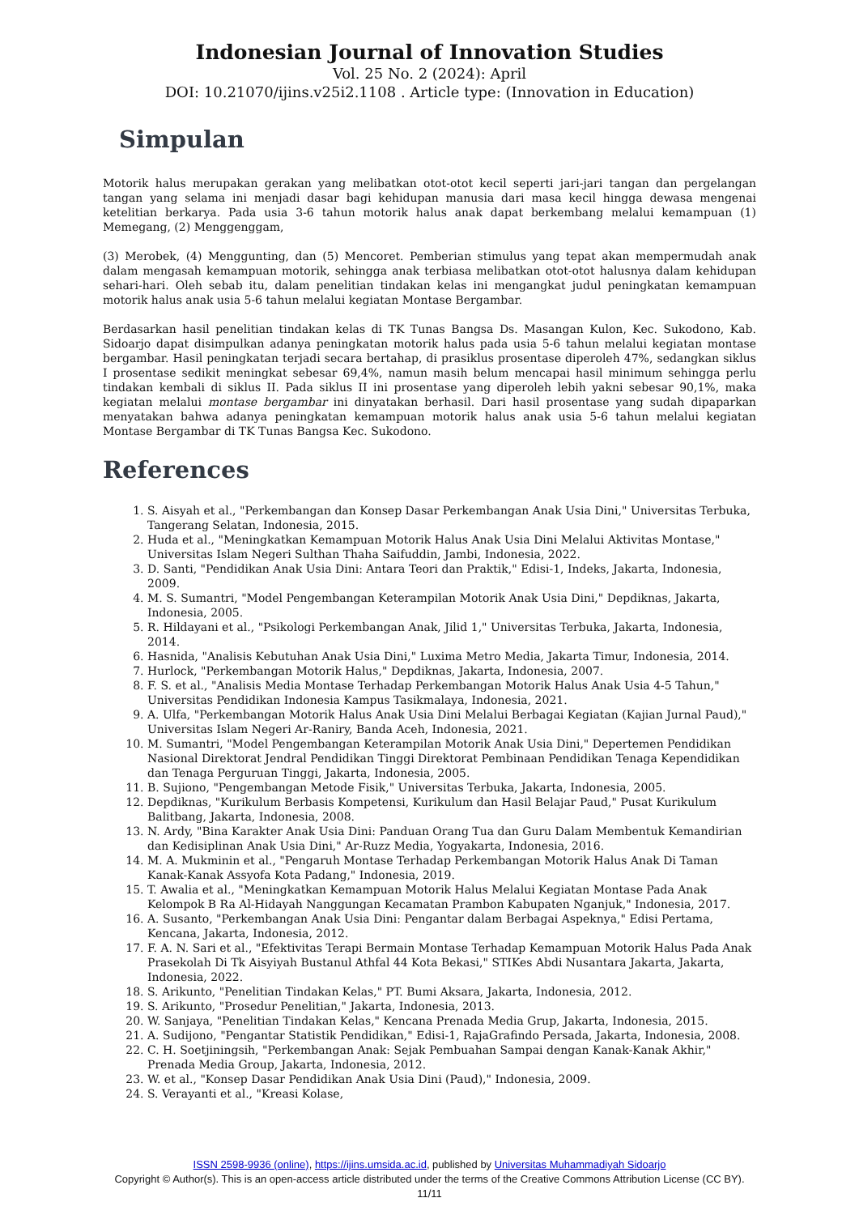Indonesian Journal of Innovation Studies
Vol. 25 No. 2 (2024): April
DOI: 10.21070/ijins.v25i2.1108 . Article type: (Innovation in Education)
Simpulan
Motorik halus merupakan gerakan yang melibatkan otot-otot kecil seperti jari-jari tangan dan pergelangan tangan yang selama ini menjadi dasar bagi kehidupan manusia dari masa kecil hingga dewasa mengenai ketelitian berkarya. Pada usia 3-6 tahun motorik halus anak dapat berkembang melalui kemampuan (1) Memegang, (2) Menggenggam,
(3) Merobek, (4) Menggunting, dan (5) Mencoret. Pemberian stimulus yang tepat akan mempermudah anak dalam mengasah kemampuan motorik, sehingga anak terbiasa melibatkan otot-otot halusnya dalam kehidupan sehari-hari. Oleh sebab itu, dalam penelitian tindakan kelas ini mengangkat judul peningkatan kemampuan motorik halus anak usia 5-6 tahun melalui kegiatan Montase Bergambar.
Berdasarkan hasil penelitian tindakan kelas di TK Tunas Bangsa Ds. Masangan Kulon, Kec. Sukodono, Kab. Sidoarjo dapat disimpulkan adanya peningkatan motorik halus pada usia 5-6 tahun melalui kegiatan montase bergambar. Hasil peningkatan terjadi secara bertahap, di prasiklus prosentase diperoleh 47%, sedangkan siklus I prosentase sedikit meningkat sebesar 69,4%, namun masih belum mencapai hasil minimum sehingga perlu tindakan kembali di siklus II. Pada siklus II ini prosentase yang diperoleh lebih yakni sebesar 90,1%, maka kegiatan melalui montase bergambar ini dinyatakan berhasil. Dari hasil prosentase yang sudah dipaparkan menyatakan bahwa adanya peningkatan kemampuan motorik halus anak usia 5-6 tahun melalui kegiatan Montase Bergambar di TK Tunas Bangsa Kec. Sukodono.
References
1. S. Aisyah et al., "Perkembangan dan Konsep Dasar Perkembangan Anak Usia Dini," Universitas Terbuka, Tangerang Selatan, Indonesia, 2015.
2. Huda et al., "Meningkatkan Kemampuan Motorik Halus Anak Usia Dini Melalui Aktivitas Montase," Universitas Islam Negeri Sulthan Thaha Saifuddin, Jambi, Indonesia, 2022.
3. D. Santi, "Pendidikan Anak Usia Dini: Antara Teori dan Praktik," Edisi-1, Indeks, Jakarta, Indonesia, 2009.
4. M. S. Sumantri, "Model Pengembangan Keterampilan Motorik Anak Usia Dini," Depdiknas, Jakarta, Indonesia, 2005.
5. R. Hildayani et al., "Psikologi Perkembangan Anak, Jilid 1," Universitas Terbuka, Jakarta, Indonesia, 2014.
6. Hasnida, "Analisis Kebutuhan Anak Usia Dini," Luxima Metro Media, Jakarta Timur, Indonesia, 2014.
7. Hurlock, "Perkembangan Motorik Halus," Depdiknas, Jakarta, Indonesia, 2007.
8. F. S. et al., "Analisis Media Montase Terhadap Perkembangan Motorik Halus Anak Usia 4-5 Tahun," Universitas Pendidikan Indonesia Kampus Tasikmalaya, Indonesia, 2021.
9. A. Ulfa, "Perkembangan Motorik Halus Anak Usia Dini Melalui Berbagai Kegiatan (Kajian Jurnal Paud)," Universitas Islam Negeri Ar-Raniry, Banda Aceh, Indonesia, 2021.
10. M. Sumantri, "Model Pengembangan Keterampilan Motorik Anak Usia Dini," Depertemen Pendidikan Nasional Direktorat Jendral Pendidikan Tinggi Direktorat Pembinaan Pendidikan Tenaga Kependidikan dan Tenaga Perguruan Tinggi, Jakarta, Indonesia, 2005.
11. B. Sujiono, "Pengembangan Metode Fisik," Universitas Terbuka, Jakarta, Indonesia, 2005.
12. Depdiknas, "Kurikulum Berbasis Kompetensi, Kurikulum dan Hasil Belajar Paud," Pusat Kurikulum Balitbang, Jakarta, Indonesia, 2008.
13. N. Ardy, "Bina Karakter Anak Usia Dini: Panduan Orang Tua dan Guru Dalam Membentuk Kemandirian dan Kedisiplinan Anak Usia Dini," Ar-Ruzz Media, Yogyakarta, Indonesia, 2016.
14. M. A. Mukminin et al., "Pengaruh Montase Terhadap Perkembangan Motorik Halus Anak Di Taman Kanak-Kanak Assyofa Kota Padang," Indonesia, 2019.
15. T. Awalia et al., "Meningkatkan Kemampuan Motorik Halus Melalui Kegiatan Montase Pada Anak Kelompok B Ra Al-Hidayah Nanggungan Kecamatan Prambon Kabupaten Nganjuk," Indonesia, 2017.
16. A. Susanto, "Perkembangan Anak Usia Dini: Pengantar dalam Berbagai Aspeknya," Edisi Pertama, Kencana, Jakarta, Indonesia, 2012.
17. F. A. N. Sari et al., "Efektivitas Terapi Bermain Montase Terhadap Kemampuan Motorik Halus Pada Anak Prasekolah Di Tk Aisyiyah Bustanul Athfal 44 Kota Bekasi," STIKes Abdi Nusantara Jakarta, Jakarta, Indonesia, 2022.
18. S. Arikunto, "Penelitian Tindakan Kelas," PT. Bumi Aksara, Jakarta, Indonesia, 2012.
19. S. Arikunto, "Prosedur Penelitian," Jakarta, Indonesia, 2013.
20. W. Sanjaya, "Penelitian Tindakan Kelas," Kencana Prenada Media Grup, Jakarta, Indonesia, 2015.
21. A. Sudijono, "Pengantar Statistik Pendidikan," Edisi-1, RajaGrafindo Persada, Jakarta, Indonesia, 2008.
22. C. H. Soetjiningsih, "Perkembangan Anak: Sejak Pembuahan Sampai dengan Kanak-Kanak Akhir," Prenada Media Group, Jakarta, Indonesia, 2012.
23. W. et al., "Konsep Dasar Pendidikan Anak Usia Dini (Paud)," Indonesia, 2009.
24. S. Verayanti et al., "Kreasi Kolase,
ISSN 2598-9936 (online), https://ijins.umsida.ac.id, published by Universitas Muhammadiyah Sidoarjo
Copyright © Author(s). This is an open-access article distributed under the terms of the Creative Commons Attribution License (CC BY).
11/11